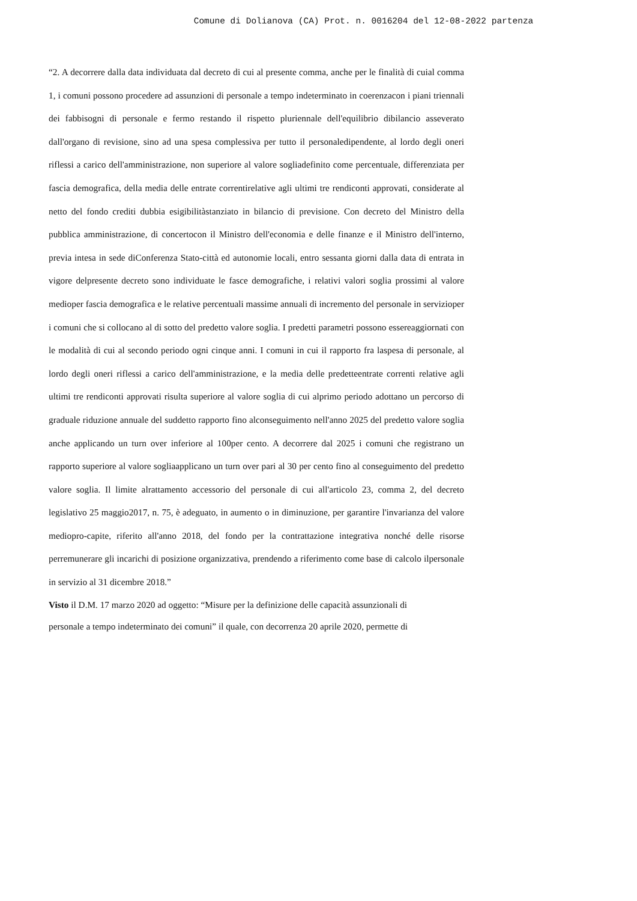Comune di Dolianova (CA) Prot. n. 0016204 del 12-08-2022 partenza
“2. A decorrere dalla data individuata dal decreto di cui al presente comma, anche per le finalità di cuial comma 1, i comuni possono procedere ad assunzioni di personale a tempo indeterminato in coerenzacon i piani triennali dei fabbisogni di personale e fermo restando il rispetto pluriennale dell'equilibrio dibilancio asseverato dall'organo di revisione, sino ad una spesa complessiva per tutto il personaledipendente, al lordo degli oneri riflessi a carico dell'amministrazione, non superiore al valore sogliadefinito come percentuale, differenziata per fascia demografica, della media delle entrate correntirelative agli ultimi tre rendiconti approvati, considerate al netto del fondo crediti dubbia esigibilitàstanziato in bilancio di previsione. Con decreto del Ministro della pubblica amministrazione, di concertocon il Ministro dell'economia e delle finanze e il Ministro dell'interno, previa intesa in sede diConferenza Stato-città ed autonomie locali, entro sessanta giorni dalla data di entrata in vigore delpresente decreto sono individuate le fasce demografiche, i relativi valori soglia prossimi al valore medioper fascia demografica e le relative percentuali massime annuali di incremento del personale in servizioper i comuni che si collocano al di sotto del predetto valore soglia. I predetti parametri possono essereaggiornati con le modalità di cui al secondo periodo ogni cinque anni. I comuni in cui il rapporto fra laspesa di personale, al lordo degli oneri riflessi a carico dell'amministrazione, e la media delle predetteentrate correnti relative agli ultimi tre rendiconti approvati risulta superiore al valore soglia di cui alprimo periodo adottano un percorso di graduale riduzione annuale del suddetto rapporto fino alconseguimento nell'anno 2025 del predetto valore soglia anche applicando un turn over inferiore al 100per cento. A decorrere dal 2025 i comuni che registrano un rapporto superiore al valore sogliaapplicano un turn over pari al 30 per cento fino al conseguimento del predetto valore soglia. Il limite alrattamento accessorio del personale di cui all'articolo 23, comma 2, del decreto legislativo 25 maggio2017, n. 75, è adeguato, in aumento o in diminuzione, per garantire l'invarianza del valore mediopro-capite, riferito all'anno 2018, del fondo per la contrattazione integrativa nonché delle risorse perremunerare gli incarichi di posizione organizzativa, prendendo a riferimento come base di calcolo ilpersonale in servizio al 31 dicembre 2018.”
Visto il D.M. 17 marzo 2020 ad oggetto: “Misure per la definizione delle capacità assunzionali di
personale a tempo indeterminato dei comuni” il quale, con decorrenza 20 aprile 2020, permette di